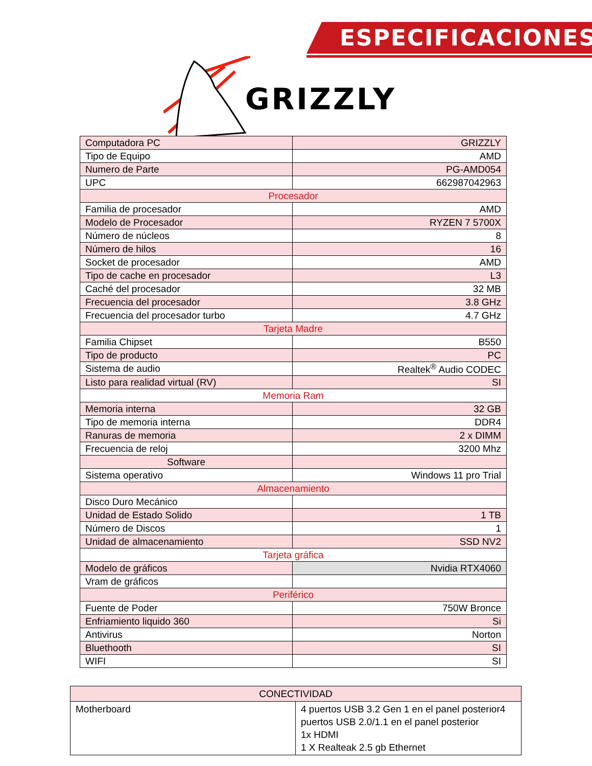ESPECIFICACIONES
GRIZZLY
| Computadora PC | GRIZZLY |
| Tipo de Equipo | AMD |
| Numero de Parte | PG-AMD054 |
| UPC | 662987042963 |
| Procesador | |
| Familia de procesador | AMD |
| Modelo de Procesador | RYZEN 7 5700X |
| Número de núcleos | 8 |
| Número de hilos | 16 |
| Socket de procesador | AMD |
| Tipo de cache en procesador | L3 |
| Caché del procesador | 32 MB |
| Frecuencia del procesador | 3.8 GHz |
| Frecuencia del procesador turbo | 4.7 GHz |
| Tarjeta Madre | |
| Familia Chipset | B550 |
| Tipo de producto | PC |
| Sistema de audio | Realtek<sup>®</sup> Audio CODEC |
| Listo para realidad virtual (RV) | SI |
| Memoria Ram | |
| Memoria interna | 32 GB |
| Tipo de memoria interna | DDR4 |
| Ranuras de memoria | 2 x DIMM |
| Frecuencia de reloj | 3200 Mhz |
| Software | |
| Sistema operativo | Windows 11 pro Trial |
| Almacenamiento | |
| Disco Duro Mecánico | |
| Unidad de Estado Solido | 1 TB |
| Número de Discos | 1 |
| Unidad de almacenamiento | SSD NV2 |
| Tarjeta gráfica | |
| Modelo de gráficos | Nvidia RTX4060 |
| Vram de gráficos | |
| Periférico | |
| Fuente de Poder | 750W Bronce |
| Enfriamiento liquido 360 | Si |
| Antivirus | Norton |
| Bluethooth | SI |
| WIFI | SI |
| CONECTIVIDAD | |
| Motherboard | 4 puertos USB 3.2 Gen 1 en el panel posterior4 puertos USB 2.0/1.1 en el panel posterior 1x HDMI 1 X Realteak 2.5 gb Ethernet |